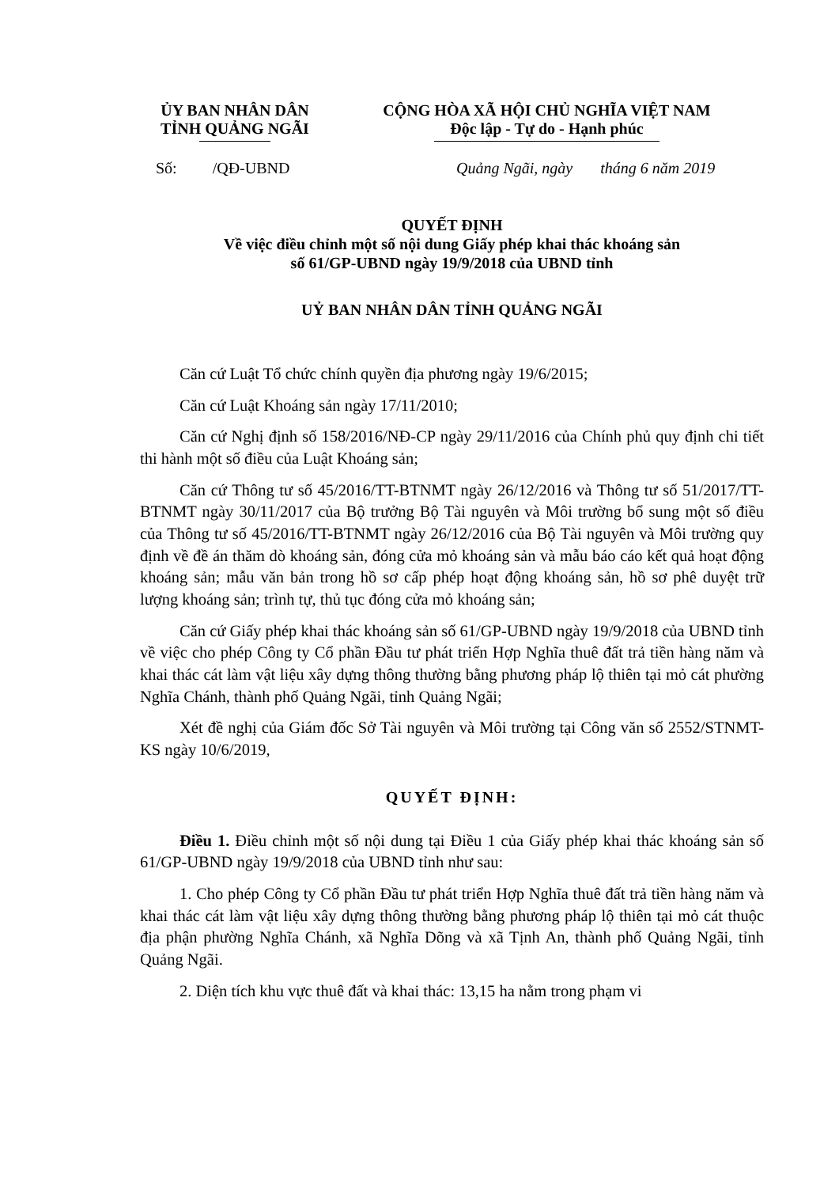ỦY BAN NHÂN DÂN
TỈNH QUẢNG NGÃI
CỘNG HÒA XÃ HỘI CHỦ NGHĨA VIỆT NAM
Độc lập - Tự do - Hạnh phúc
Số: /QĐ-UBND Quảng Ngãi, ngày tháng 6 năm 2019
QUYẾT ĐỊNH
Về việc điều chỉnh một số nội dung Giấy phép khai thác khoáng sản
số 61/GP-UBND ngày 19/9/2018 của UBND tỉnh
UỶ BAN NHÂN DÂN TỈNH QUẢNG NGÃI
Căn cứ Luật Tổ chức chính quyền địa phương ngày 19/6/2015;
Căn cứ Luật Khoáng sản ngày 17/11/2010;
Căn cứ Nghị định số 158/2016/NĐ-CP ngày 29/11/2016 của Chính phủ quy định chi tiết thi hành một số điều của Luật Khoáng sản;
Căn cứ Thông tư số 45/2016/TT-BTNMT ngày 26/12/2016 và Thông tư số 51/2017/TT-BTNMT ngày 30/11/2017 của Bộ trưởng Bộ Tài nguyên và Môi trường bổ sung một số điều của Thông tư số 45/2016/TT-BTNMT ngày 26/12/2016 của Bộ Tài nguyên và Môi trường quy định về đề án thăm dò khoáng sản, đóng cửa mỏ khoáng sản và mẫu báo cáo kết quả hoạt động khoáng sản; mẫu văn bản trong hồ sơ cấp phép hoạt động khoáng sản, hồ sơ phê duyệt trữ lượng khoáng sản; trình tự, thủ tục đóng cửa mỏ khoáng sản;
Căn cứ Giấy phép khai thác khoáng sản số 61/GP-UBND ngày 19/9/2018 của UBND tỉnh về việc cho phép Công ty Cổ phần Đầu tư phát triển Hợp Nghĩa thuê đất trả tiền hàng năm và khai thác cát làm vật liệu xây dựng thông thường bằng phương pháp lộ thiên tại mỏ cát phường Nghĩa Chánh, thành phố Quảng Ngãi, tỉnh Quảng Ngãi;
Xét đề nghị của Giám đốc Sở Tài nguyên và Môi trường tại Công văn số 2552/STNMT-KS ngày 10/6/2019,
QUYẾT ĐỊNH:
Điều 1. Điều chỉnh một số nội dung tại Điều 1 của Giấy phép khai thác khoáng sản số 61/GP-UBND ngày 19/9/2018 của UBND tỉnh như sau:
1. Cho phép Công ty Cổ phần Đầu tư phát triển Hợp Nghĩa thuê đất trả tiền hàng năm và khai thác cát làm vật liệu xây dựng thông thường bằng phương pháp lộ thiên tại mỏ cát thuộc địa phận phường Nghĩa Chánh, xã Nghĩa Dõng và xã Tịnh An, thành phố Quảng Ngãi, tỉnh Quảng Ngãi.
2. Diện tích khu vực thuê đất và khai thác: 13,15 ha nằm trong phạm vi